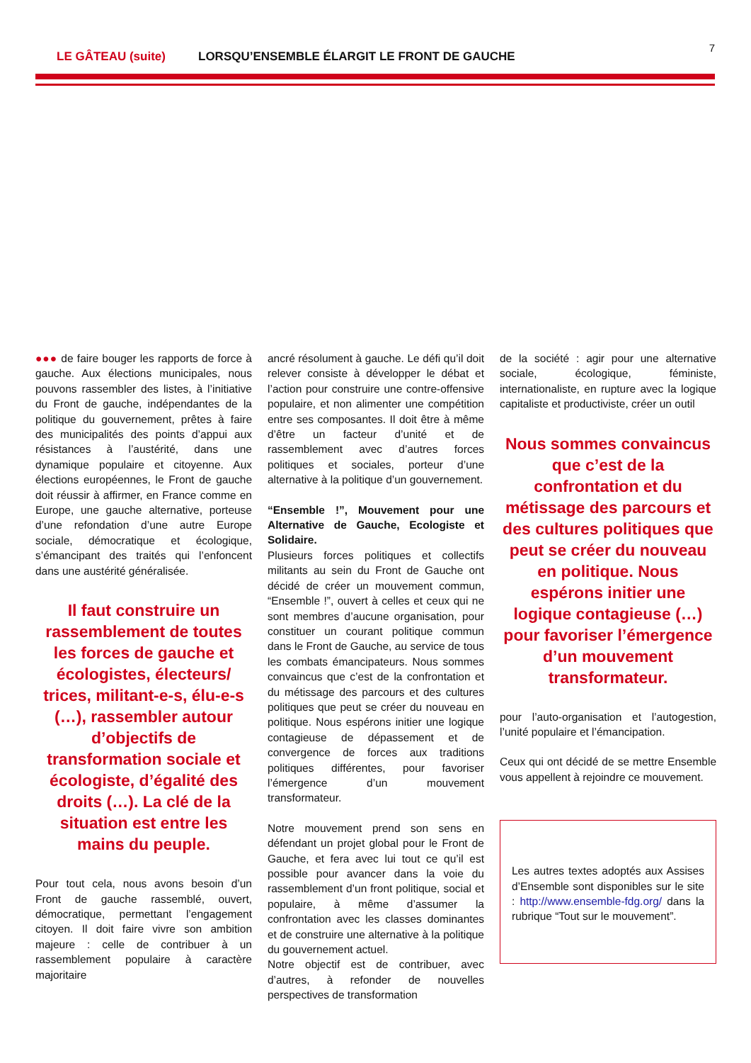LE GÂTEAU (suite) LORSQU’ENSEMBLE ÉLARGIT LE FRONT DE GAUCHE 7
●●● de faire bouger les rapports de force à gauche. Aux élections municipales, nous pouvons rassembler des listes, à l’initiative du Front de gauche, indépendantes de la politique du gouvernement, prêtes à faire des municipalités des points d’appui aux résistances à l’austérité, dans une dynamique populaire et citoyenne. Aux élections européennes, le Front de gauche doit réussir à affirmer, en France comme en Europe, une gauche alternative, porteuse d’une refondation d’une autre Europe sociale, démocratique et écologique, s’émancipant des traités qui l’enfoncent dans une austérité généralisée.
Il faut construire un rassemblement de toutes les forces de gauche et écologistes, électeurs/ trices, militant-e-s, élu-e-s (…), rassembler autour d’objectifs de transformation sociale et écologiste, d’égalité des droits (…). La clé de la situation est entre les mains du peuple.
Pour tout cela, nous avons besoin d’un Front de gauche rassemblé, ouvert, démocratique, permettant l’engagement citoyen. Il doit faire vivre son ambition majeure : celle de contribuer à un rassemblement populaire à caractère majoritaire
ancré résolument à gauche. Le défi qu’il doit relever consiste à développer le débat et l’action pour construire une contre-offensive populaire, et non alimenter une compétition entre ses composantes. Il doit être à même d’être un facteur d’unité et de rassemblement avec d’autres forces politiques et sociales, porteur d’une alternative à la politique d’un gouvernement.
“Ensemble !”, Mouvement pour une Alternative de Gauche, Ecologiste et Solidaire.
Plusieurs forces politiques et collectifs militants au sein du Front de Gauche ont décidé de créer un mouvement commun, “Ensemble !”, ouvert à celles et ceux qui ne sont membres d’aucune organisation, pour constituer un courant politique commun dans le Front de Gauche, au service de tous les combats émancipateurs. Nous sommes convaincus que c’est de la confrontation et du métissage des parcours et des cultures politiques que peut se créer du nouveau en politique. Nous espérons initier une logique contagieuse de dépassement et de convergence de forces aux traditions politiques différentes, pour favoriser l’émergence d’un mouvement transformateur.
Notre mouvement prend son sens en défendant un projet global pour le Front de Gauche, et fera avec lui tout ce qu’il est possible pour avancer dans la voie du rassemblement d’un front politique, social et populaire, à même d’assumer la confrontation avec les classes dominantes et de construire une alternative à la politique du gouvernement actuel.
Notre objectif est de contribuer, avec d’autres, à refonder de nouvelles perspectives de transformation
de la société : agir pour une alternative sociale, écologique, féministe, internationaliste, en rupture avec la logique capitaliste et productiviste, créer un outil
Nous sommes convaincus que c’est de la confrontation et du métissage des parcours et des cultures politiques que peut se créer du nouveau en politique. Nous espérons initier une logique contagieuse (…) pour favoriser l’émergence d’un mouvement transformateur.
pour l’auto-organisation et l’autogestion, l’unité populaire et l’émancipation.
Ceux qui ont décidé de se mettre Ensemble vous appellent à rejoindre ce mouvement.
Les autres textes adoptés aux Assises d’Ensemble sont disponibles sur le site : http://www.ensemble-fdg.org/ dans la rubrique “Tout sur le mouvement”.